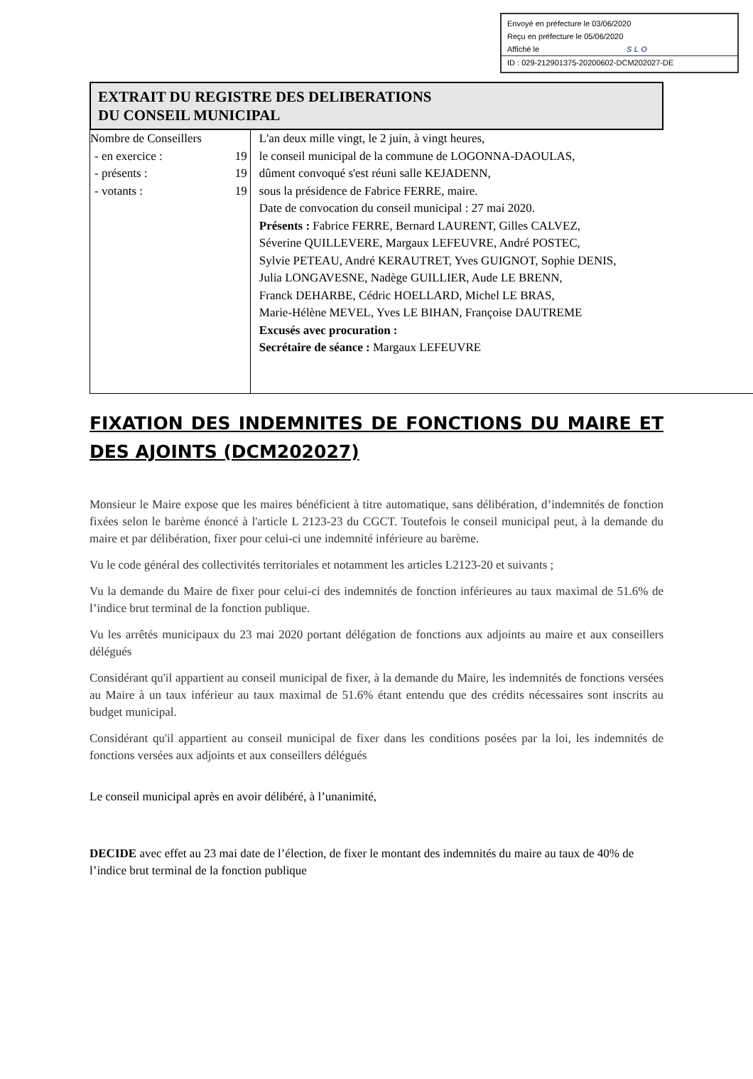Envoyé en préfecture le 03/06/2020
Reçu en préfecture le 05/06/2020
Affiché le SLO
ID : 029-212901375-20200602-DCM202027-DE
EXTRAIT DU REGISTRE DES DELIBERATIONS
DU CONSEIL MUNICIPAL
| Nombre de Conseillers - en exercice : 19 - présents : 19 - votants : 19 | L'an deux mille vingt, le 2 juin, à vingt heures, le conseil municipal de la commune de LOGONNA-DAOULAS, dûment convoqué s'est réuni salle KEJADENN, sous la présidence de Fabrice FERRE, maire. Date de convocation du conseil municipal : 27 mai 2020. Présents : Fabrice FERRE, Bernard LAURENT, Gilles CALVEZ, Séverine QUILLEVERE, Margaux LEFEUVRE, André POSTEC, Sylvie PETEAU, André KERAUTRET, Yves GUIGNOT, Sophie DENIS, Julia LONGAVESNE, Nadège GUILLIER, Aude LE BRENN, Franck DEHARBE, Cédric HOELLARD, Michel LE BRAS, Marie-Hélène MEVEL, Yves LE BIHAN, Françoise DAUTREME Excusés avec procuration : Secrétaire de séance : Margaux LEFEUVRE |
FIXATION DES INDEMNITES DE FONCTIONS DU MAIRE ET DES AJOINTS (DCM202027)
Monsieur le Maire expose que les maires bénéficient à titre automatique, sans délibération, d’indemnités de fonction fixées selon le barème énoncé à l'article L 2123-23 du CGCT. Toutefois le conseil municipal peut, à la demande du maire et par délibération, fixer pour celui-ci une indemnité inférieure au barème.
Vu le code général des collectivités territoriales et notamment les articles L2123-20 et suivants ;
Vu la demande du Maire de fixer pour celui-ci des indemnités de fonction inférieures au taux maximal de 51.6% de l’indice brut terminal de la fonction publique.
Vu les arrêtés municipaux du 23 mai 2020 portant délégation de fonctions aux adjoints au maire et aux conseillers délégués
Considérant qu'il appartient au conseil municipal de fixer, à la demande du Maire, les indemnités de fonctions versées au Maire à un taux inférieur au taux maximal de 51.6% étant entendu que des crédits nécessaires sont inscrits au budget municipal.
Considérant qu'il appartient au conseil municipal de fixer dans les conditions posées par la loi, les indemnités de fonctions versées aux adjoints et aux conseillers délégués
Le conseil municipal après en avoir délibéré, à l’unanimité,
DECIDE avec effet au 23 mai date de l’élection, de fixer le montant des indemnités du maire au taux de 40% de l’indice brut terminal de la fonction publique